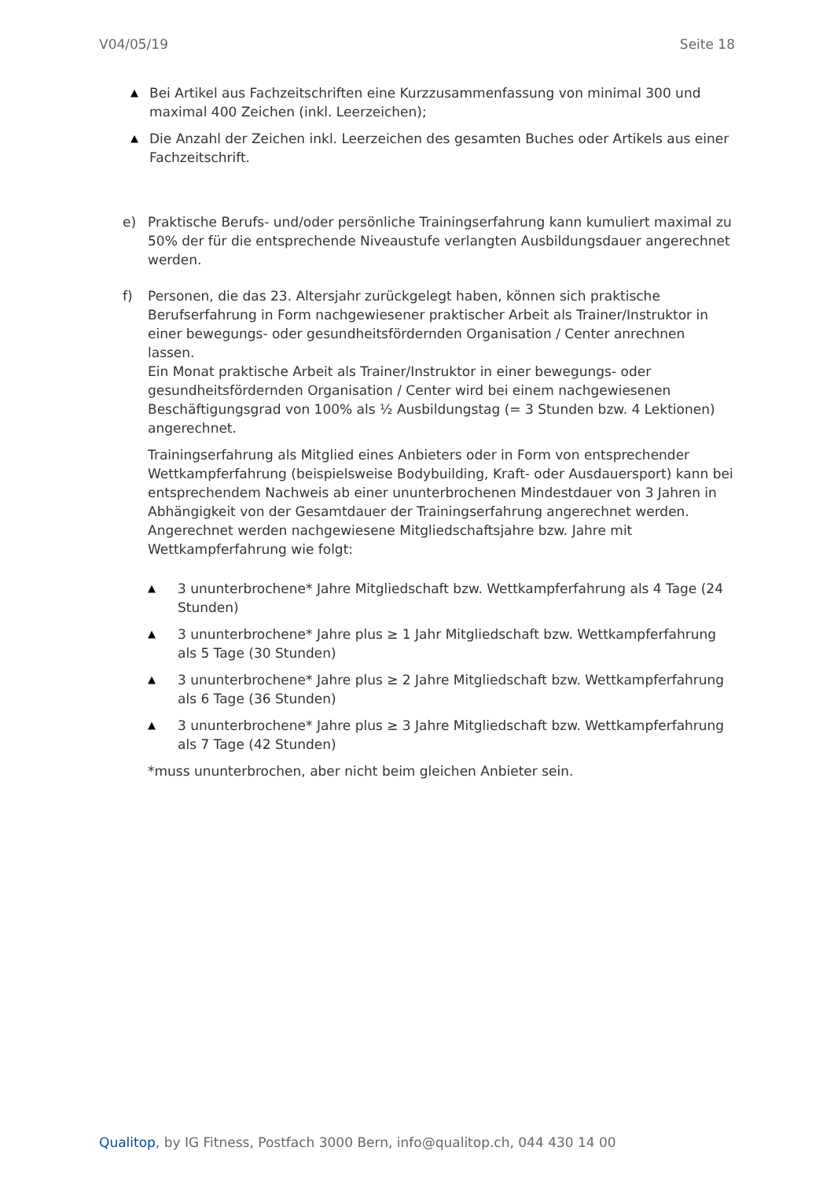V04/05/19 Seite 18
▲
Bei Artikel aus Fachzeitschriften eine Kurzzusammenfassung von minimal 300 und maximal 400 Zeichen (inkl. Leerzeichen);
▲
Die Anzahl der Zeichen inkl. Leerzeichen des gesamten Buches oder Artikels aus einer Fachzeitschrift.
e) Praktische Berufs- und/oder persönliche Trainingserfahrung kann kumuliert maximal zu 50% der für die entsprechende Niveaustufe verlangten Ausbildungsdauer angerechnet werden.
f) Personen, die das 23. Altersjahr zurückgelegt haben, können sich praktische Berufserfahrung in Form nachgewiesener praktischer Arbeit als Trainer/Instruktor in einer bewegungs- oder gesundheitsfördernden Organisation / Center anrechnen lassen.
Ein Monat praktische Arbeit als Trainer/Instruktor in einer bewegungs- oder gesundheitsfördernden Organisation / Center wird bei einem nachgewiesenen Beschäftigungsgrad von 100% als ½ Ausbildungstag (= 3 Stunden bzw. 4 Lektionen) angerechnet.
Trainingserfahrung als Mitglied eines Anbieters oder in Form von entsprechender Wettkampferfahrung (beispielsweise Bodybuilding, Kraft- oder Ausdauersport) kann bei entsprechendem Nachweis ab einer ununterbrochenen Mindestdauer von 3 Jahren in Abhängigkeit von der Gesamtdauer der Trainingserfahrung angerechnet werden. Angerechnet werden nachgewiesene Mitgliedschaftsjahre bzw. Jahre mit Wettkampferfahrung wie folgt:
▲
3 ununterbrochene* Jahre Mitgliedschaft bzw. Wettkampferfahrung als 4 Tage (24 Stunden)
▲
3 ununterbrochene* Jahre plus ≥ 1 Jahr Mitgliedschaft bzw. Wettkampferfahrung als 5 Tage (30 Stunden)
▲
3 ununterbrochene* Jahre plus ≥ 2 Jahre Mitgliedschaft bzw. Wettkampferfahrung als 6 Tage (36 Stunden)
▲
3 ununterbrochene* Jahre plus ≥ 3 Jahre Mitgliedschaft bzw. Wettkampferfahrung als 7 Tage (42 Stunden)
*muss ununterbrochen, aber nicht beim gleichen Anbieter sein.
Qualitop, by IG Fitness, Postfach 3000 Bern, info@qualitop.ch, 044 430 14 00